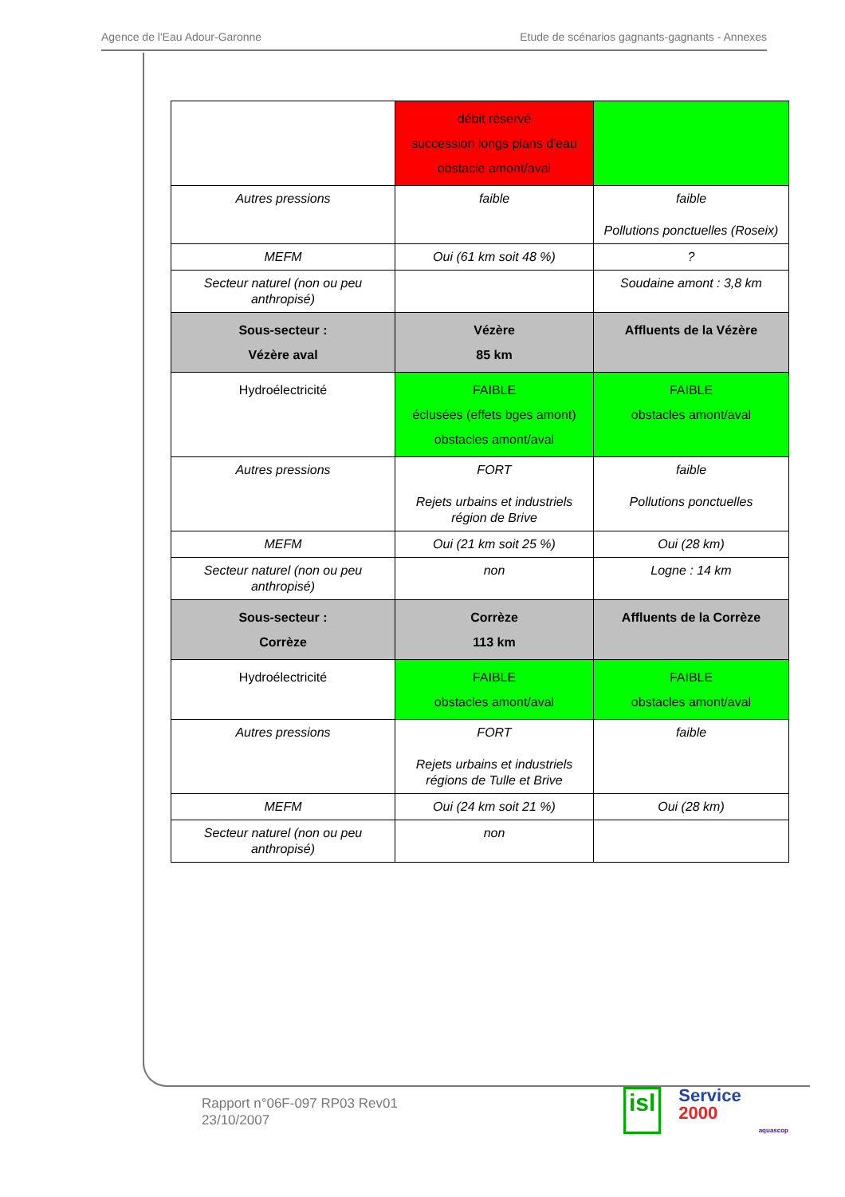Agence de l'Eau Adour-Garonne Etude de scénarios gagnants-gagnants - Annexes
| | débit réservé succession longs plans d'eau obstacle amont/aval | |
| Autres pressions | faible | faible Pollutions ponctuelles (Roseix) |
| MEFM | Oui (61 km soit 48 %) | ? |
| Secteur naturel (non ou peu anthropisé) | | Soudaine amont : 3,8 km |
| Sous-secteur : Vézère aval | Vézère 85 km | Affluents de la Vézère |
| Hydroélectricité | FAIBLE éclusées (effets bges amont) obstacles amont/aval | FAIBLE obstacles amont/aval |
| Autres pressions | FORT Rejets urbains et industriels région de Brive | faible Pollutions ponctuelles |
| MEFM | Oui (21 km soit 25 %) | Oui (28 km) |
| Secteur naturel (non ou peu anthropisé) | non | Logne : 14 km |
| Sous-secteur : Corrèze | Corrèze 113 km | Affluents de la Corrèze |
| Hydroélectricité | FAIBLE obstacles amont/aval | FAIBLE obstacles amont/aval |
| Autres pressions | FORT Rejets urbains et industriels régions de Tulle et Brive | faible |
| MEFM | Oui (24 km soit 21 %) | Oui (28 km) |
| Secteur naturel (non ou peu anthropisé) | non | |
Rapport n°06F-097 RP03 Rev01
23/10/2007
isl Service
2000 aquascop